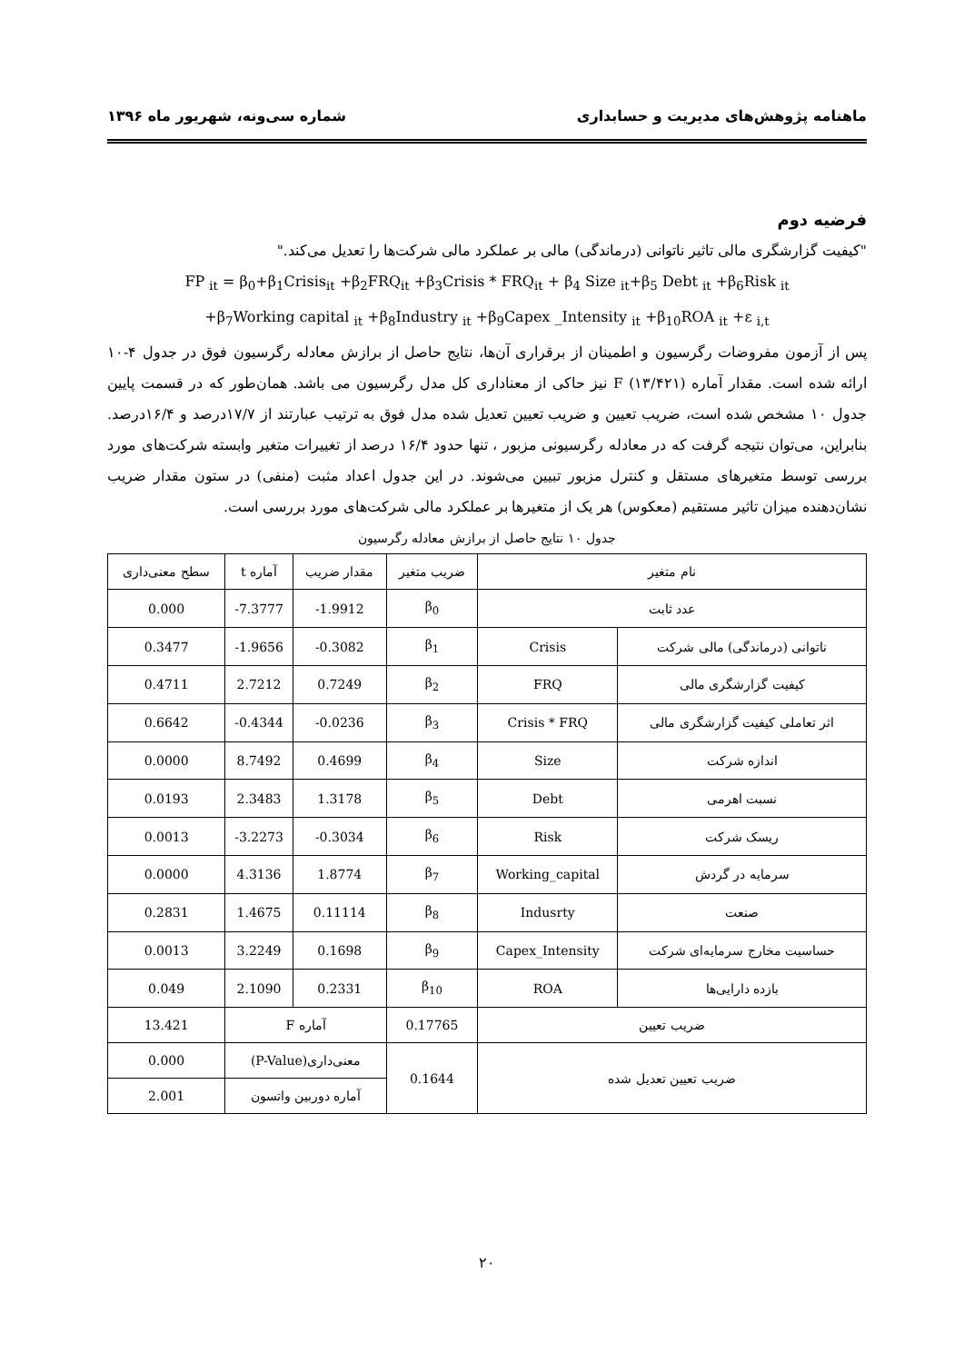ماهنامه پژوهش‌های مدیریت و حسابداری شماره سی‌ونه، شهریور ماه ۱۳۹۶
فرضیه دوم
"کیفیت گزارشگری مالی تاثیر ناتوانی (درماندگی) مالی بر عملکرد مالی شرکت‌ها را تعدیل می‌کند."
FP <sub>it</sub> = β<sub>0</sub>+β<sub>1</sub>Crisis<sub>it</sub> +β<sub>2</sub>FRQ<sub>it</sub> +β<sub>3</sub>Crisis * FRQ<sub>it</sub> + β<sub>4</sub> Size <sub>it</sub>+β<sub>5</sub> Debt <sub>it</sub> +β<sub>6</sub>Risk <sub>it</sub>
+β<sub>7</sub>Working capital <sub>it</sub> +β<sub>8</sub>Industry <sub>it</sub> +β<sub>9</sub>Capex _Intensity <sub>it</sub> +β<sub>10</sub>ROA <sub>it</sub> +ε <sub>i,t</sub>
پس از آزمون مفروضات رگرسیون و اطمینان از برقراری آن‌ها، نتایج حاصل از برازش معادله رگرسیون فوق در جدول ۴-۱۰ ارائه شده است. مقدار آماره F (۱۳/۴۲۱) نیز حاکی از معناداری کل مدل رگرسیون می باشد. همان‌طور که در قسمت پایین جدول ۱۰ مشخص شده است، ضریب تعیین و ضریب تعیین تعدیل شده مدل فوق به ترتیب عبارتند از ۱۷/۷درصد و ۱۶/۴درصد. بنابراین، می‌توان نتیجه گرفت که در معادله رگرسیونی مزبور ، تنها حدود ۱۶/۴ درصد از تغییرات متغیر وابسته شرکت‌های مورد بررسی توسط متغیرهای مستقل و کنترل مزبور تبیین می‌شوند. در این جدول اعداد مثبت (منفی) در ستون مقدار ضریب نشان‌دهنده میزان تاثیر مستقیم (معکوس) هر یک از متغیرها بر عملکرد مالی شرکت‌های مورد بررسی است.
جدول ۱۰ نتایج حاصل از برازش معادله رگرسیون
| نام متغیر | | ضریب متغیر | مقدار ضریب | آماره t | سطح معنی‌داری |
| --- | --- | --- | --- | --- | --- |
| عدد ثابت | | β<sub>0</sub> | -1.9912 | -7.3777 | 0.000 |
| ناتوانی (درماندگی) مالی شرکت | Crisis | β<sub>1</sub> | -0.3082 | -1.9656 | 0.3477 |
| کیفیت گزارشگری مالی | FRQ | β<sub>2</sub> | 0.7249 | 2.7212 | 0.4711 |
| اثر تعاملی کیفیت گزارشگری مالی | Crisis * FRQ | β<sub>3</sub> | -0.0236 | -0.4344 | 0.6642 |
| اندازه شرکت | Size | β<sub>4</sub> | 0.4699 | 8.7492 | 0.0000 |
| نسبت اهرمی | Debt | β<sub>5</sub> | 1.3178 | 2.3483 | 0.0193 |
| ریسک شرکت | Risk | β<sub>6</sub> | -0.3034 | -3.2273 | 0.0013 |
| سرمایه در گردش | Working_capital | β<sub>7</sub> | 1.8774 | 4.3136 | 0.0000 |
| صنعت | Indusrty | β<sub>8</sub> | 0.11114 | 1.4675 | 0.2831 |
| حساسیت مخارج سرمایه‌ای شرکت | Capex_Intensity | β<sub>9</sub> | 0.1698 | 3.2249 | 0.0013 |
| بازده دارایی‌ها | ROA | β<sub>10</sub> | 0.2331 | 2.1090 | 0.049 |
| ضریب تعیین | | 0.17765 | آماره F | | 13.421 |
| ضریب تعیین تعدیل شده | | 0.1644 | معنی‌داری(P-Value) | | 0.000 |
| | | | آماره دوربین واتسون | | 2.001 |
۲۰